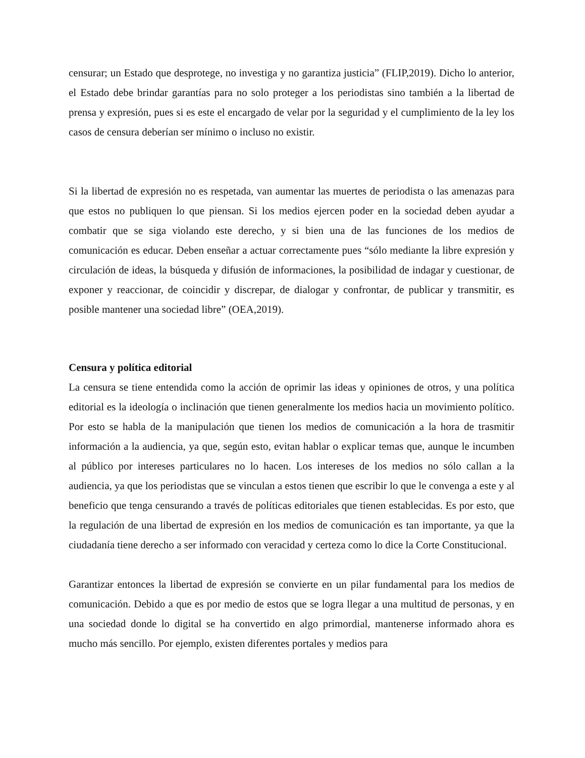censurar; un Estado que desprotege, no investiga y no garantiza justicia” (FLIP,2019). Dicho lo anterior, el Estado debe brindar garantías para no solo proteger a los periodistas sino también a la libertad de prensa y expresión, pues si es este el encargado de velar por la seguridad y el cumplimiento de la ley los casos de censura deberían ser mínimo o incluso no existir.
Si la libertad de expresión no es respetada, van aumentar las muertes de periodista o las amenazas para que estos no publiquen lo que piensan. Si los medios ejercen poder en la sociedad deben ayudar a combatir que se siga violando este derecho, y si bien una de las funciones de los medios de comunicación es educar. Deben enseñar a actuar correctamente pues “sólo mediante la libre expresión y circulación de ideas, la búsqueda y difusión de informaciones, la posibilidad de indagar y cuestionar, de exponer y reaccionar, de coincidir y discrepar, de dialogar y confrontar, de publicar y transmitir, es posible mantener una sociedad libre” (OEA,2019).
Censura y política editorial
La censura se tiene entendida como la acción de oprimir las ideas y opiniones de otros, y una política editorial es la ideología o inclinación que tienen generalmente los medios hacia un movimiento político. Por esto se habla de la manipulación que tienen los medios de comunicación a la hora de trasmitir información a la audiencia, ya que, según esto, evitan hablar o explicar temas que, aunque le incumben al público por intereses particulares no lo hacen. Los intereses de los medios no sólo callan a la audiencia, ya que los periodistas que se vinculan a estos tienen que escribir lo que le convenga a este y al beneficio que tenga censurando a través de políticas editoriales que tienen establecidas. Es por esto, que la regulación de una libertad de expresión en los medios de comunicación es tan importante, ya que la ciudadanía tiene derecho a ser informado con veracidad y certeza como lo dice la Corte Constitucional.
Garantizar entonces la libertad de expresión se convierte en un pilar fundamental para los medios de comunicación. Debido a que es por medio de estos que se logra llegar a una multitud de personas, y en una sociedad donde lo digital se ha convertido en algo primordial, mantenerse informado ahora es mucho más sencillo. Por ejemplo, existen diferentes portales y medios para